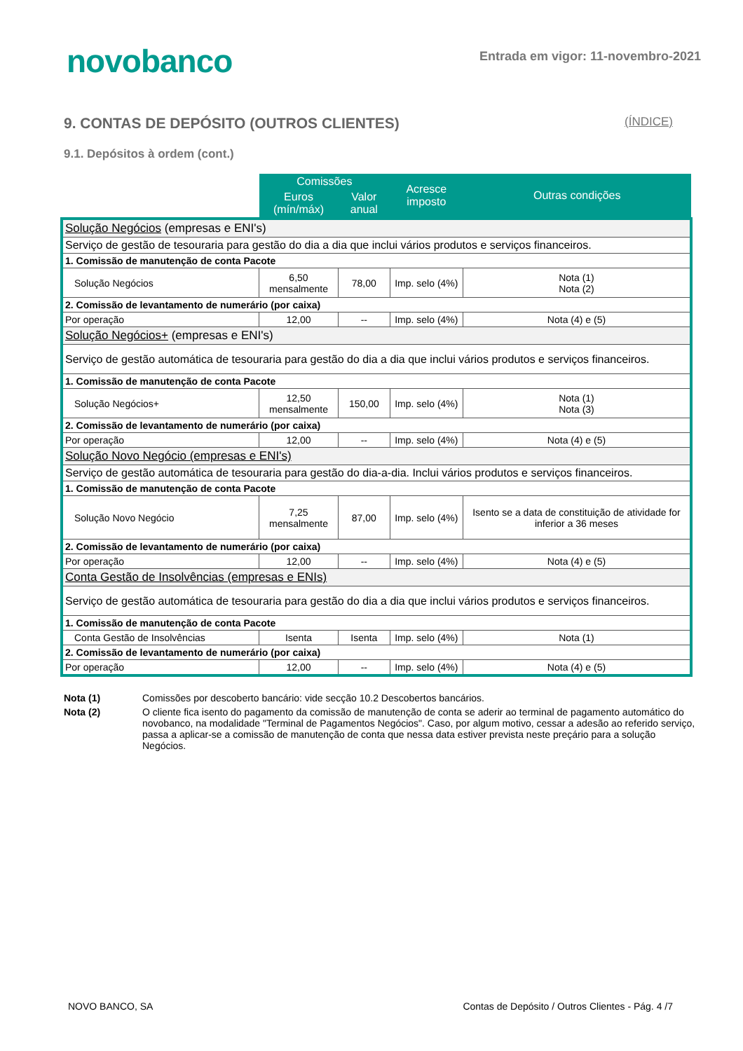novobanco
Entrada em vigor: 11-novembro-2021
9. CONTAS DE DEPÓSITO (OUTROS CLIENTES) (ÍNDICE)
9.1. Depósitos à ordem (cont.)
| | Comissões | | Acresce imposto | Outras condições |
| --- | --- | --- | --- | --- |
| | Euros (mín/máx) | Valor anual | | |
| Solução Negócios (empresas e ENI's) | | | | |
| Serviço de gestão de tesouraria para gestão do dia a dia que inclui vários produtos e serviços financeiros. | | | | |
| 1. Comissão de manutenção de conta Pacote | | | | |
| Solução Negócios | 6,50 mensalmente | 78,00 | Imp. selo (4%) | Nota (1) Nota (2) |
| 2. Comissão de levantamento de numerário (por caixa) | | | | |
| Por operação | 12,00 | -- | Imp. selo (4%) | Nota (4) e (5) |
| Solução Negócios+ (empresas e ENI's) | | | | |
| Serviço de gestão automática de tesouraria para gestão do dia a dia que inclui vários produtos e serviços financeiros. | | | | |
| 1. Comissão de manutenção de conta Pacote | | | | |
| Solução Negócios+ | 12,50 mensalmente | 150,00 | Imp. selo (4%) | Nota (1) Nota (3) |
| 2. Comissão de levantamento de numerário (por caixa) | | | | |
| Por operação | 12,00 | -- | Imp. selo (4%) | Nota (4) e (5) |
| Solução Novo Negócio (empresas e ENI's) | | | | |
| Serviço de gestão automática de tesouraria para gestão do dia-a-dia. Inclui vários produtos e serviços financeiros. | | | | |
| 1. Comissão de manutenção de conta Pacote | | | | |
| Solução Novo Negócio | 7,25 mensalmente | 87,00 | Imp. selo (4%) | Isento se a data de constituição de atividade for inferior a 36 meses |
| 2. Comissão de levantamento de numerário (por caixa) | | | | |
| Por operação | 12,00 | -- | Imp. selo (4%) | Nota (4) e (5) |
| Conta Gestão de Insolvências (empresas e ENIs) | | | | |
| Serviço de gestão automática de tesouraria para gestão do dia a dia que inclui vários produtos e serviços financeiros. | | | | |
| 1. Comissão de manutenção de conta Pacote | | | | |
| Conta Gestão de Insolvências | Isenta | Isenta | Imp. selo (4%) | Nota (1) |
| 2. Comissão de levantamento de numerário (por caixa) | | | | |
| Por operação | 12,00 | -- | Imp. selo (4%) | Nota (4) e (5) |
Nota (1) Comissões por descoberto bancário: vide secção 10.2 Descobertos bancários.
Nota (2) O cliente fica isento do pagamento da comissão de manutenção de conta se aderir ao terminal de pagamento automático do novobanco, na modalidade "Terminal de Pagamentos Negócios". Caso, por algum motivo, cessar a adesão ao referido serviço, passa a aplicar-se a comissão de manutenção de conta que nessa data estiver prevista neste preçário para a solução Negócios.
NOVO BANCO, SA Contas de Depósito / Outros Clientes - Pág. 4 /7